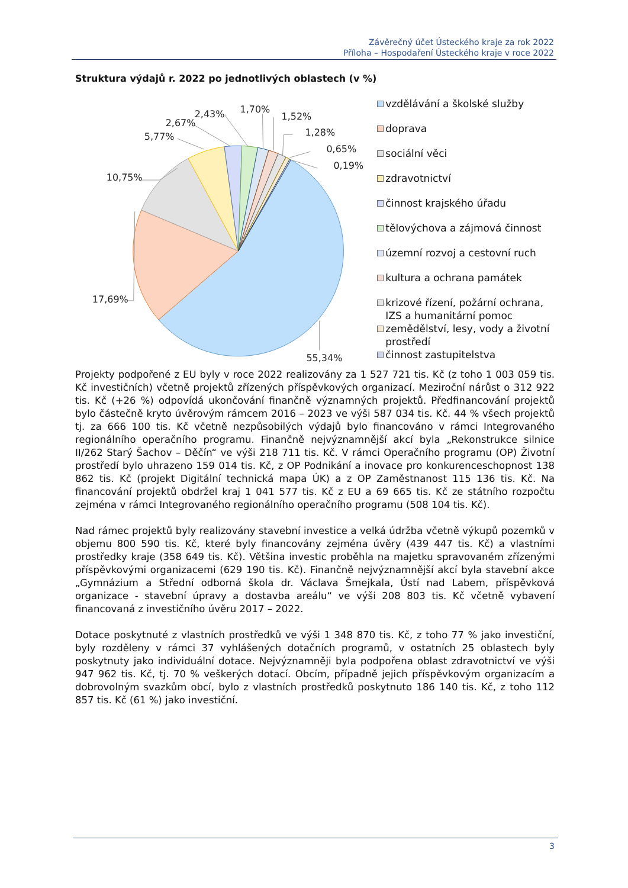Závěrečný účet Ústeckého kraje za rok 2022
Příloha – Hospodaření Ústeckého kraje v roce 2022
Struktura výdajů r. 2022 po jednotlivých oblastech (v %)
5,77%
2,67%
2,43%
1,70%
1,52%
1,28%
0,65%
0,19%
10,75%
17,69%
55,34%
vzdělávání a školské služby
doprava
sociální věci
zdravotnictví
činnost krajského úřadu
tělovýchova a zájmová činnost
územní rozvoj a cestovní ruch
kultura a ochrana památek
krizové řízení, požární ochrana, IZS a humanitární pomoc
zemědělství, lesy, vody a životní prostředí
činnost zastupitelstva
Projekty podpořené z EU byly v roce 2022 realizovány za 1 527 721 tis. Kč (z toho 1 003 059 tis. Kč investičních) včetně projektů zřízených příspěvkových organizací. Meziroční nárůst o 312 922 tis. Kč (+26 %) odpovídá ukončování finančně významných projektů. Předfinancování projektů bylo částečně kryto úvěrovým rámcem 2016 – 2023 ve výši 587 034 tis. Kč. 44 % všech projektů tj. za 666 100 tis. Kč včetně nezpůsobilých výdajů bylo financováno v rámci Integrovaného regionálního operačního programu. Finančně nejvýznamnější akcí byla „Rekonstrukce silnice II/262 Starý Šachov – Děčín“ ve výši 218 711 tis. Kč. V rámci Operačního programu (OP) Životní prostředí bylo uhrazeno 159 014 tis. Kč, z OP Podnikání a inovace pro konkurenceschopnost 138 862 tis. Kč (projekt Digitální technická mapa ÚK) a z OP Zaměstnanost 115 136 tis. Kč. Na financování projektů obdržel kraj 1 041 577 tis. Kč z EU a 69 665 tis. Kč ze státního rozpočtu zejména v rámci Integrovaného regionálního operačního programu (508 104 tis. Kč).
Nad rámec projektů byly realizovány stavební investice a velká údržba včetně výkupů pozemků v objemu 800 590 tis. Kč, které byly financovány zejména úvěry (439 447 tis. Kč) a vlastními prostředky kraje (358 649 tis. Kč). Většina investic proběhla na majetku spravovaném zřízenými příspěvkovými organizacemi (629 190 tis. Kč). Finančně nejvýznamnější akcí byla stavební akce „Gymnázium a Střední odborná škola dr. Václava Šmejkala, Ústí nad Labem, příspěvková organizace - stavební úpravy a dostavba areálu“ ve výši 208 803 tis. Kč včetně vybavení financovaná z investičního úvěru 2017 – 2022.
Dotace poskytnuté z vlastních prostředků ve výši 1 348 870 tis. Kč, z toho 77 % jako investiční, byly rozděleny v rámci 37 vyhlášených dotačních programů, v ostatních 25 oblastech byly poskytnuty jako individuální dotace. Nejvýznamněji byla podpořena oblast zdravotnictví ve výši 947 962 tis. Kč, tj. 70 % veškerých dotací. Obcím, případně jejich příspěvkovým organizacím a dobrovolným svazkům obcí, bylo z vlastních prostředků poskytnuto 186 140 tis. Kč, z toho 112 857 tis. Kč (61 %) jako investiční.
3